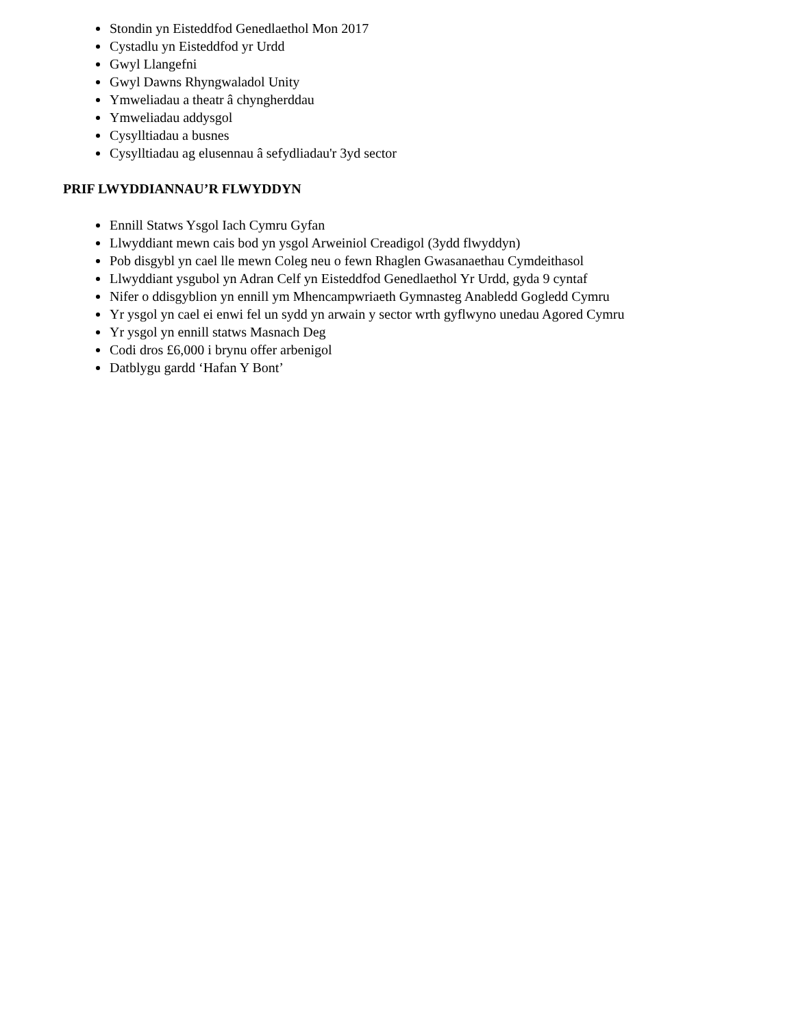Stondin yn Eisteddfod Genedlaethol Mon 2017
Cystadlu yn Eisteddfod yr Urdd
Gwyl Llangefni
Gwyl Dawns Rhyngwaladol Unity
Ymweliadau a theatr â chyngherddau
Ymweliadau addysgol
Cysylltiadau a busnes
Cysylltiadau ag elusennau â sefydliadau'r 3yd sector
PRIF LWYDDIANNAU’R FLWYDDYN
Ennill Statws Ysgol Iach Cymru Gyfan
Llwyddiant mewn cais bod yn ysgol Arweiniol Creadigol (3ydd flwyddyn)
Pob disgybl yn cael lle mewn Coleg neu o fewn Rhaglen Gwasanaethau Cymdeithasol
Llwyddiant ysgubol yn Adran Celf yn Eisteddfod Genedlaethol Yr Urdd, gyda 9 cyntaf
Nifer o ddisgyblion yn ennill ym Mhencampwriaeth Gymnasteg Anabledd Gogledd Cymru
Yr ysgol yn cael ei enwi fel un sydd yn arwain y sector wrth gyflwyno unedau Agored Cymru
Yr ysgol yn ennill statws Masnach Deg
Codi dros £6,000 i brynu offer arbenigol
Datblygu gardd ‘Hafan Y Bont’